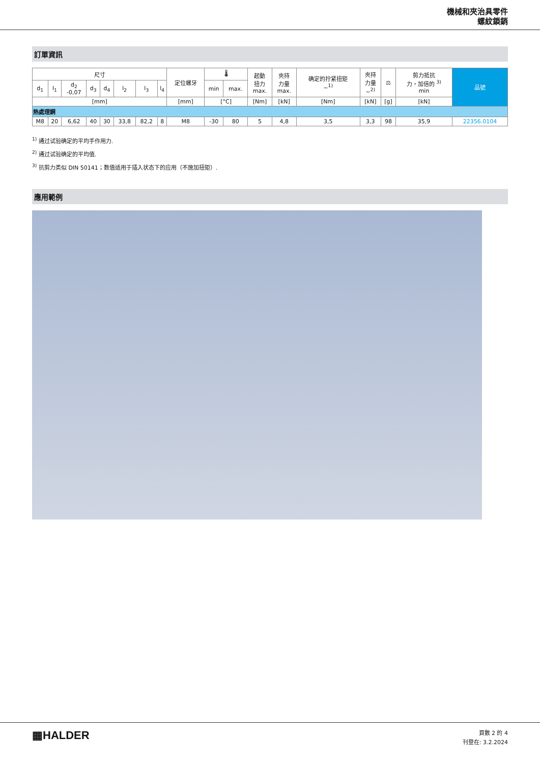機械和夾治具零件
螺紋鎖銷
訂單資訊
| 尺寸 | | | | | | | | 定位螺牙 | 🌡 | | 起動 扭力 max. | 夾持 力量 max. | 确定的拧紧扭矩 ~<sup>1)</sup> | 夾持 力量 ~<sup>2)</sup> | ⚖ | 剪力抵抗 力，加倍的 <sup>3)</sup> min | 品號 |
| --- | --- | --- | --- | --- | --- | --- | --- | --- | --- | --- | --- | --- | --- | --- | --- | --- | --- |
| d<sub>1</sub> | l<sub>1</sub> | d<sub>2</sub> -0,07 | d<sub>3</sub> | d<sub>4</sub> | l<sub>2</sub> | l<sub>3</sub> | l<sub>4</sub> | | min | max. | | | | | | | |
| [mm] | | | | | | | | [mm] | [°C] | | [Nm] | [kN] | [Nm] | [kN] | [g] | [kN] | |
| 熱處理鋼 | | | | | | | | | | | | | | | | | |
| M8 | 20 | 6,62 | 40 | 30 | 33,8 | 82,2 | 8 | M8 | -30 | 80 | 5 | 4,8 | 3,5 | 3,3 | 98 | 35,9 | 22356.0104 |
<sup>1)</sup> 通过试验确定的平均手作用力.
<sup>2)</sup> 通过试验确定的平均值.
<sup>3)</sup> 抗剪力类似 DIN 50141；数值适用于插入状态下的应用（不施加扭矩）.
應用範例
▦HALDER
頁數 2 的 4
刊登在: 3.2.2024